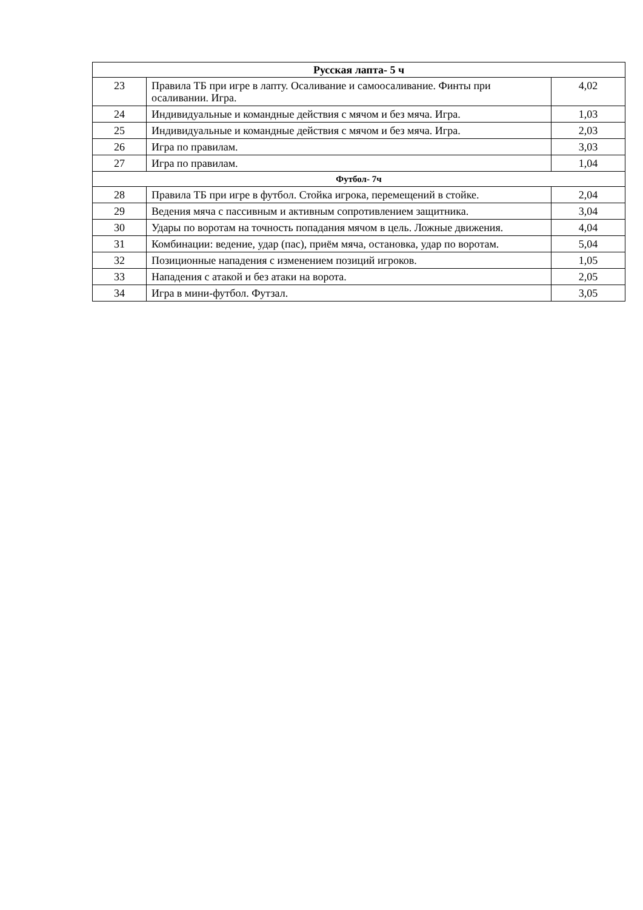| Русская лапта- 5 ч | | |
| 23 | Правила ТБ при игре в лапту. Осаливание и самоосаливание. Финты при осаливании. Игра. | 4,02 |
| 24 | Индивидуальные и командные действия с мячом и без мяча. Игра. | 1,03 |
| 25 | Индивидуальные и командные действия с мячом и без мяча. Игра. | 2,03 |
| 26 | Игра по правилам. | 3,03 |
| 27 | Игра по правилам. | 1,04 |
| Футбол- 7ч | | |
| 28 | Правила ТБ при игре в футбол. Стойка игрока, перемещений в стойке. | 2,04 |
| 29 | Ведения мяча с пассивным и активным сопротивлением защитника. | 3,04 |
| 30 | Удары по воротам на точность попадания мячом в цель. Ложные движения. | 4,04 |
| 31 | Комбинации: ведение, удар (пас), приём мяча, остановка, удар по воротам. | 5,04 |
| 32 | Позиционные нападения с изменением позиций игроков. | 1,05 |
| 33 | Нападения с атакой и без атаки на ворота. | 2,05 |
| 34 | Игра в мини-футбол. Футзал. | 3,05 |